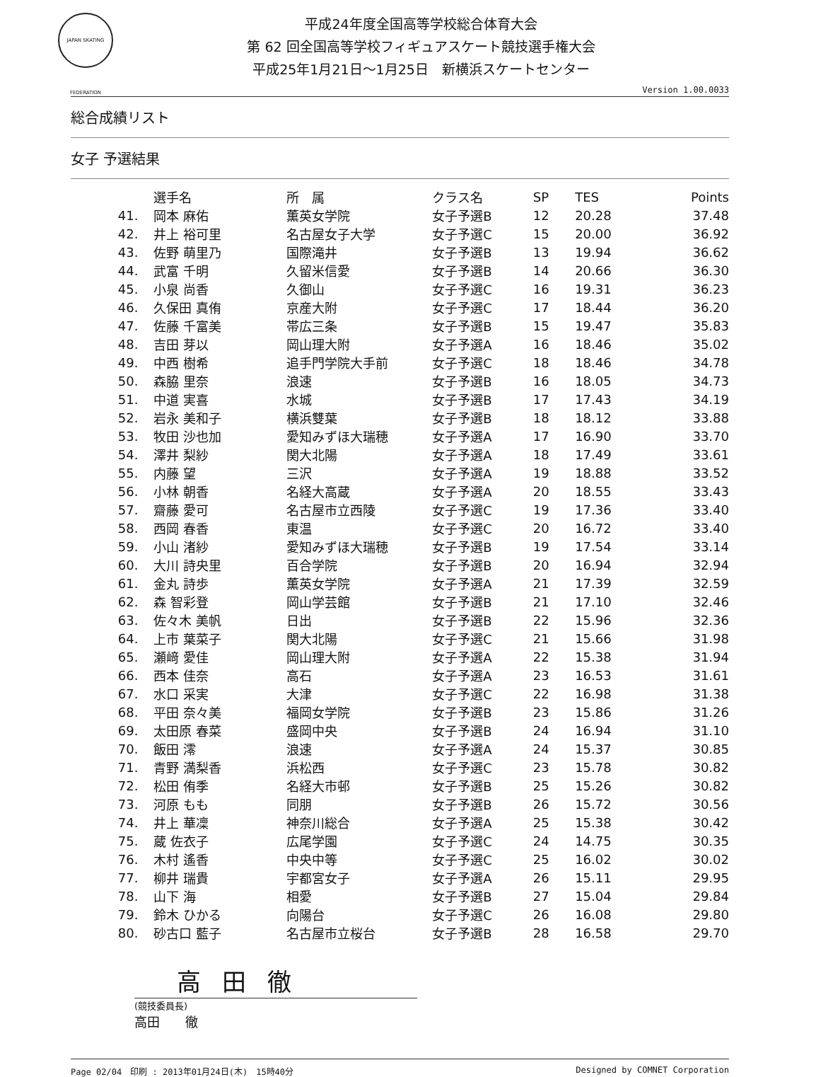JAPAN SKATING FEDERATION
平成24年度全国高等学校総合体育大会
第 62 回全国高等学校フィギュアスケート競技選手権大会
平成25年1月21日～1月25日　新横浜スケートセンター
Version 1.00.0033
総合成績リスト
女子 予選結果
| | 選手名 | 所 属 | クラス名 | SP | TES | Points |
| --- | --- | --- | --- | --- | --- | --- |
| 41. | 岡本 麻佑 | 薫英女学院 | 女子予選B | 12 | 20.28 | 37.48 |
| 42. | 井上 裕可里 | 名古屋女子大学 | 女子予選C | 15 | 20.00 | 36.92 |
| 43. | 佐野 萌里乃 | 国際滝井 | 女子予選B | 13 | 19.94 | 36.62 |
| 44. | 武富 千明 | 久留米信愛 | 女子予選B | 14 | 20.66 | 36.30 |
| 45. | 小泉 尚香 | 久御山 | 女子予選C | 16 | 19.31 | 36.23 |
| 46. | 久保田 真侑 | 京産大附 | 女子予選C | 17 | 18.44 | 36.20 |
| 47. | 佐藤 千富美 | 帯広三条 | 女子予選B | 15 | 19.47 | 35.83 |
| 48. | 吉田 芽以 | 岡山理大附 | 女子予選A | 16 | 18.46 | 35.02 |
| 49. | 中西 樹希 | 追手門学院大手前 | 女子予選C | 18 | 18.46 | 34.78 |
| 50. | 森脇 里奈 | 浪速 | 女子予選B | 16 | 18.05 | 34.73 |
| 51. | 中道 実喜 | 水城 | 女子予選B | 17 | 17.43 | 34.19 |
| 52. | 岩永 美和子 | 横浜雙葉 | 女子予選B | 18 | 18.12 | 33.88 |
| 53. | 牧田 沙也加 | 愛知みずほ大瑞穂 | 女子予選A | 17 | 16.90 | 33.70 |
| 54. | 澤井 梨紗 | 関大北陽 | 女子予選A | 18 | 17.49 | 33.61 |
| 55. | 内藤 望 | 三沢 | 女子予選A | 19 | 18.88 | 33.52 |
| 56. | 小林 朝香 | 名経大高蔵 | 女子予選A | 20 | 18.55 | 33.43 |
| 57. | 齋藤 愛可 | 名古屋市立西陵 | 女子予選C | 19 | 17.36 | 33.40 |
| 58. | 西岡 春香 | 東温 | 女子予選C | 20 | 16.72 | 33.40 |
| 59. | 小山 渚紗 | 愛知みずほ大瑞穂 | 女子予選B | 19 | 17.54 | 33.14 |
| 60. | 大川 詩央里 | 百合学院 | 女子予選B | 20 | 16.94 | 32.94 |
| 61. | 金丸 詩歩 | 薫英女学院 | 女子予選A | 21 | 17.39 | 32.59 |
| 62. | 森 智彩登 | 岡山学芸館 | 女子予選B | 21 | 17.10 | 32.46 |
| 63. | 佐々木 美帆 | 日出 | 女子予選B | 22 | 15.96 | 32.36 |
| 64. | 上市 葉菜子 | 関大北陽 | 女子予選C | 21 | 15.66 | 31.98 |
| 65. | 瀬﨑 愛佳 | 岡山理大附 | 女子予選A | 22 | 15.38 | 31.94 |
| 66. | 西本 佳奈 | 高石 | 女子予選A | 23 | 16.53 | 31.61 |
| 67. | 水口 采実 | 大津 | 女子予選C | 22 | 16.98 | 31.38 |
| 68. | 平田 奈々美 | 福岡女学院 | 女子予選B | 23 | 15.86 | 31.26 |
| 69. | 太田原 春菜 | 盛岡中央 | 女子予選B | 24 | 16.94 | 31.10 |
| 70. | 飯田 澪 | 浪速 | 女子予選A | 24 | 15.37 | 30.85 |
| 71. | 青野 満梨香 | 浜松西 | 女子予選C | 23 | 15.78 | 30.82 |
| 72. | 松田 侑季 | 名経大市邨 | 女子予選B | 25 | 15.26 | 30.82 |
| 73. | 河原 もも | 同朋 | 女子予選B | 26 | 15.72 | 30.56 |
| 74. | 井上 華凜 | 神奈川総合 | 女子予選A | 25 | 15.38 | 30.42 |
| 75. | 蔵 佐衣子 | 広尾学園 | 女子予選C | 24 | 14.75 | 30.35 |
| 76. | 木村 遙香 | 中央中等 | 女子予選C | 25 | 16.02 | 30.02 |
| 77. | 柳井 瑞貴 | 宇都宮女子 | 女子予選A | 26 | 15.11 | 29.95 |
| 78. | 山下 海 | 相愛 | 女子予選B | 27 | 15.04 | 29.84 |
| 79. | 鈴木 ひかる | 向陽台 | 女子予選C | 26 | 16.08 | 29.80 |
| 80. | 砂古口 藍子 | 名古屋市立桜台 | 女子予選B | 28 | 16.58 | 29.70 |
高田徹
(競技委員長)
高田　　徹
Page 02/04　印刷 : 2013年01月24日(木)　15時40分 Designed by COMNET Corporation